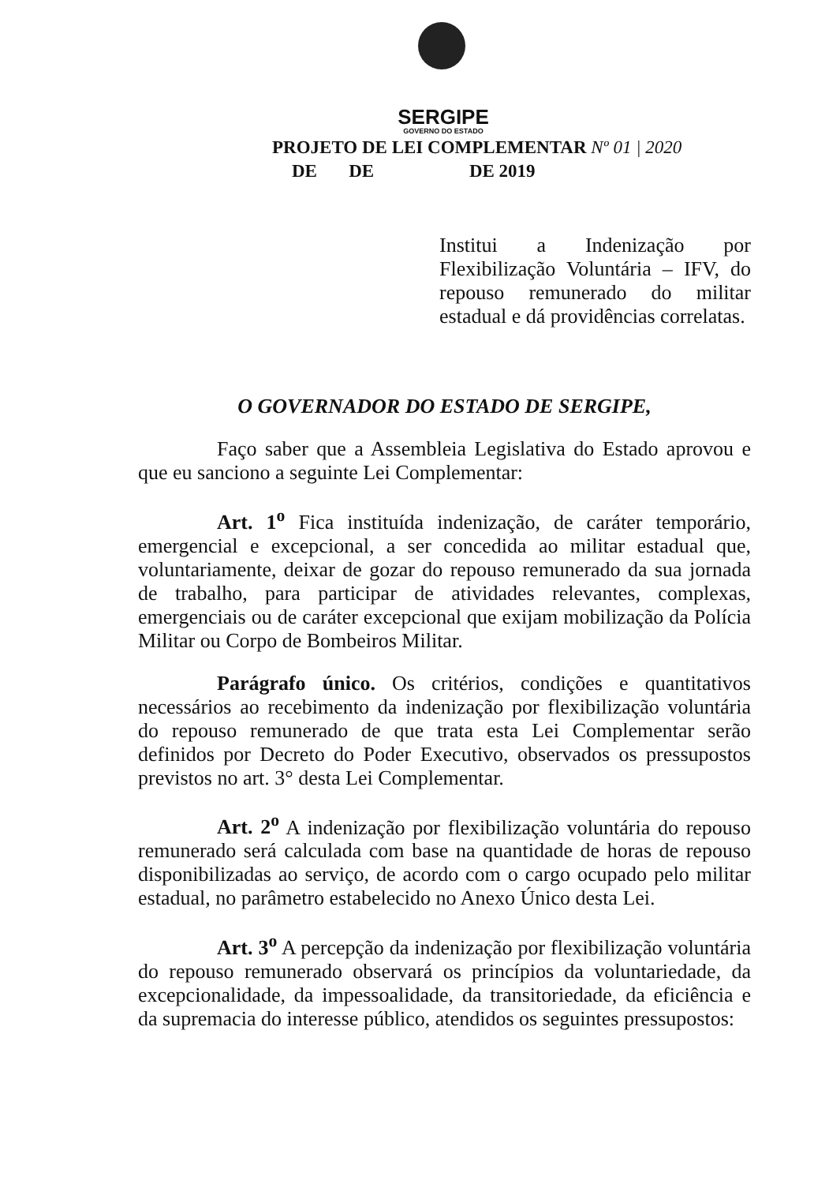SERGIPE
GOVERNO DO ESTADO
PROJETO DE LEI COMPLEMENTAR Nº 01 | 2020
DE DE DE 2019
Institui a Indenização por Flexibilização Voluntária – IFV, do repouso remunerado do militar estadual e dá providências correlatas.
O GOVERNADOR DO ESTADO DE SERGIPE,
Faço saber que a Assembleia Legislativa do Estado aprovou e que eu sanciono a seguinte Lei Complementar:
Art. 1<sup>o</sup> Fica instituída indenização, de caráter temporário, emergencial e excepcional, a ser concedida ao militar estadual que, voluntariamente, deixar de gozar do repouso remunerado da sua jornada de trabalho, para participar de atividades relevantes, complexas, emergenciais ou de caráter excepcional que exijam mobilização da Polícia Militar ou Corpo de Bombeiros Militar.
Parágrafo único. Os critérios, condições e quantitativos necessários ao recebimento da indenização por flexibilização voluntária do repouso remunerado de que trata esta Lei Complementar serão definidos por Decreto do Poder Executivo, observados os pressupostos previstos no art. 3° desta Lei Complementar.
Art. 2<sup>o</sup> A indenização por flexibilização voluntária do repouso remunerado será calculada com base na quantidade de horas de repouso disponibilizadas ao serviço, de acordo com o cargo ocupado pelo militar estadual, no parâmetro estabelecido no Anexo Único desta Lei.
Art. 3<sup>o</sup> A percepção da indenização por flexibilização voluntária do repouso remunerado observará os princípios da voluntariedade, da excepcionalidade, da impessoalidade, da transitoriedade, da eficiência e da supremacia do interesse público, atendidos os seguintes pressupostos: